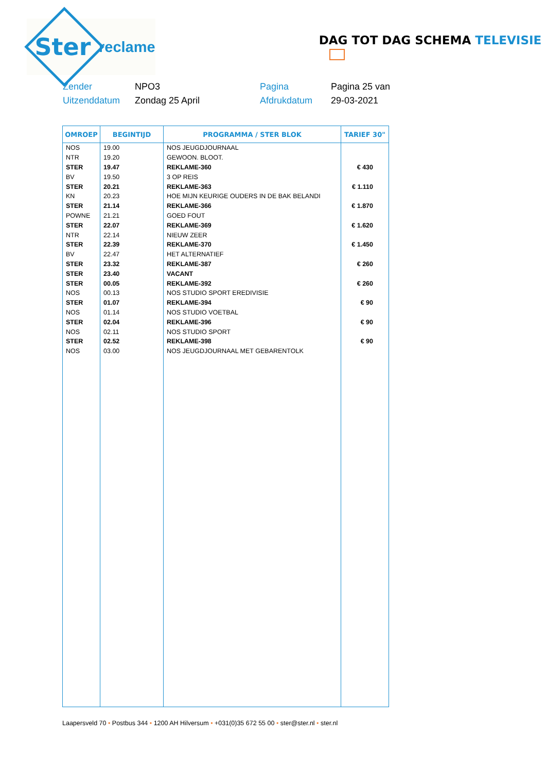Ster
reclame
DAG TOT DAG SCHEMA TELEVISIE
Zender
NPO3
Pagina
Pagina 25 van
Uitzenddatum
Zondag 25 April
Afdrukdatum
29-03-2021
| OMROEP | BEGINTIJD | PROGRAMMA / STER BLOK | TARIEF 30" |
| --- | --- | --- | --- |
| NOS | 19.00 | NOS JEUGDJOURNAAL | |
| NTR | 19.20 | GEWOON. BLOOT. | |
| STER | 19.47 | REKLAME-360 | € 430 |
| BV | 19.50 | 3 OP REIS | |
| STER | 20.21 | REKLAME-363 | € 1.110 |
| KN | 20.23 | HOE MIJN KEURIGE OUDERS IN DE BAK BELANDI | |
| STER | 21.14 | REKLAME-366 | € 1.870 |
| POWNE | 21.21 | GOED FOUT | |
| STER | 22.07 | REKLAME-369 | € 1.620 |
| NTR | 22.14 | NIEUW ZEER | |
| STER | 22.39 | REKLAME-370 | € 1.450 |
| BV | 22.47 | HET ALTERNATIEF | |
| STER | 23.32 | REKLAME-387 | € 260 |
| STER | 23.40 | VACANT | |
| STER | 00.05 | REKLAME-392 | € 260 |
| NOS | 00.13 | NOS STUDIO SPORT EREDIVISIE | |
| STER | 01.07 | REKLAME-394 | € 90 |
| NOS | 01.14 | NOS STUDIO VOETBAL | |
| STER | 02.04 | REKLAME-396 | € 90 |
| NOS | 02.11 | NOS STUDIO SPORT | |
| STER | 02.52 | REKLAME-398 | € 90 |
| NOS | 03.00 | NOS JEUGDJOURNAAL MET GEBARENTOLK | |
Laapersveld 70 • Postbus 344 • 1200 AH Hilversum • +031(0)35 672 55 00 • ster@ster.nl • ster.nl